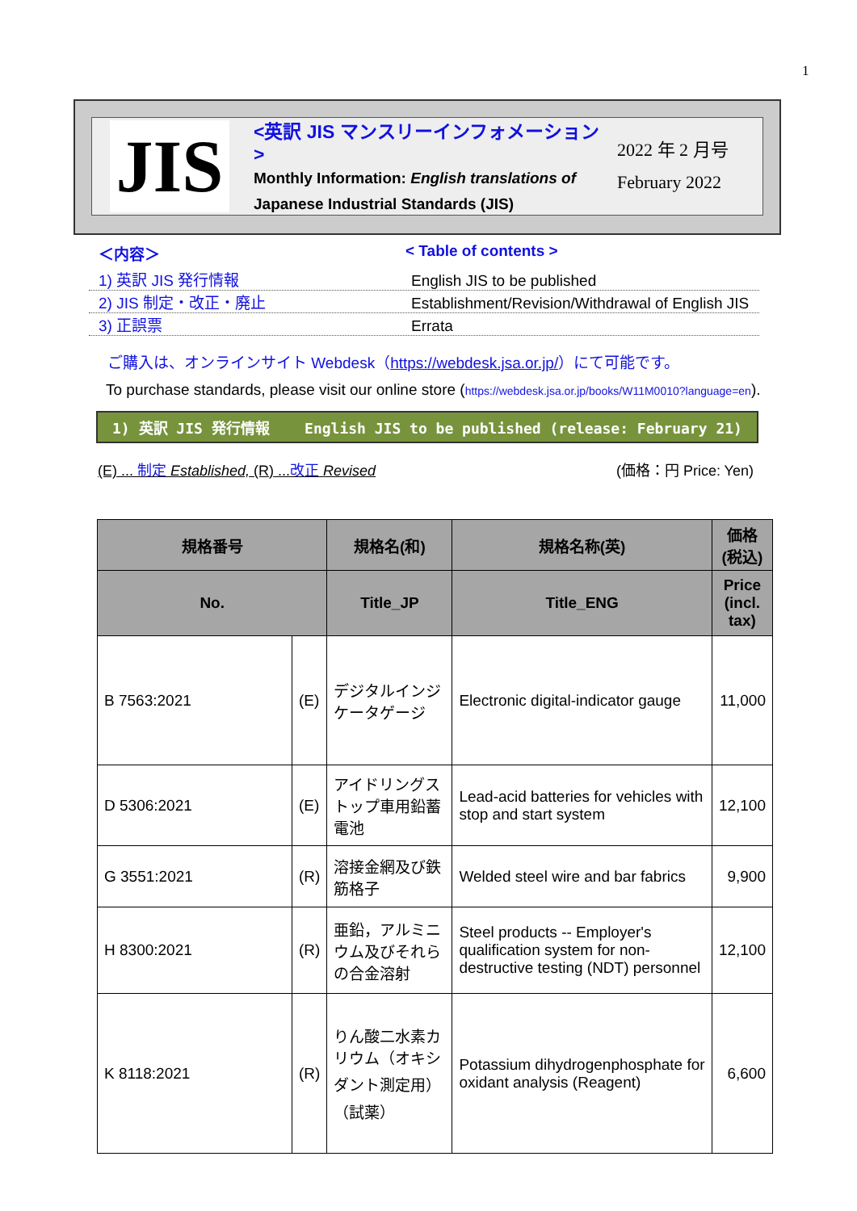1
JIS
<英訳 JIS マンスリーインフォメーション >
Monthly Information: English translations of
Japanese Industrial Standards (JIS)
2022 年 2 月号
February 2022
＜内容＞ < Table of contents >
1) 英訳 JIS 発行情報 English JIS to be published
2) JIS 制定・改正・廃止 Establishment/Revision/Withdrawal of English JIS
3) 正誤票 Errata
ご購入は、オンラインサイト Webdesk（https://webdesk.jsa.or.jp/）にて可能です。
To purchase standards, please visit our online store (https://webdesk.jsa.or.jp/books/W11M0010?language=en).
1) 英訳 JIS 発行情報 English JIS to be published (release: February 21)
(E) ... 制定 Established, (R) ...改正 Revised (価格：円 Price: Yen)
| 規格番号 | | 規格名(和) | 規格名称(英) | 価格 (税込) |
| --- | --- | --- | --- | --- |
| No. | | Title_JP | Title_ENG | Price (incl. tax) |
| B 7563:2021 | (E) | デジタルインジケータゲージ | Electronic digital-indicator gauge | 11,000 |
| D 5306:2021 | (E) | アイドリングストップ車用鉛蓄電池 | Lead-acid batteries for vehicles with stop and start system | 12,100 |
| G 3551:2021 | (R) | 溶接金網及び鉄筋格子 | Welded steel wire and bar fabrics | 9,900 |
| H 8300:2021 | (R) | 亜鉛，アルミニウム及びそれらの合金溶射 | Steel products -- Employer's qualification system for non-destructive testing (NDT) personnel | 12,100 |
| K 8118:2021 | (R) | りん酸二水素カリウム（オキシダント測定用）（試薬） | Potassium dihydrogenphosphate for oxidant analysis (Reagent) | 6,600 |